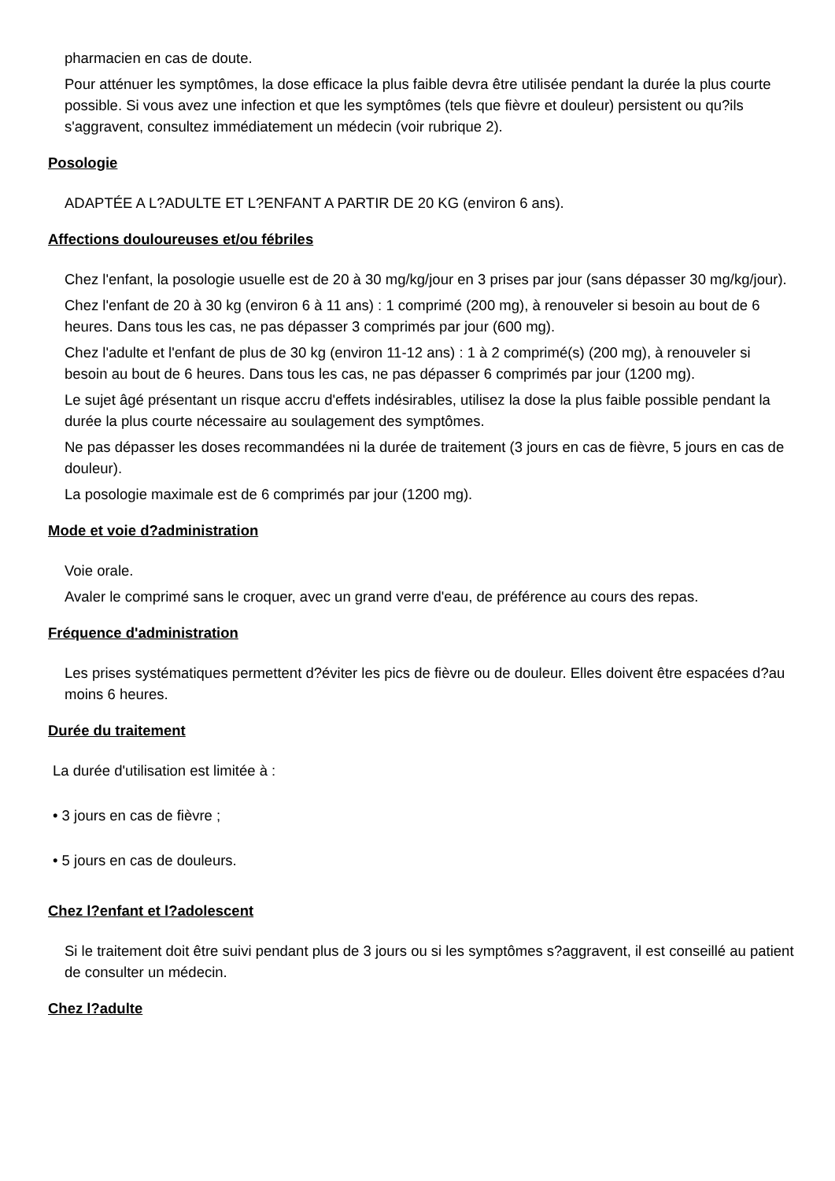pharmacien en cas de doute.
Pour atténuer les symptômes, la dose efficace la plus faible devra être utilisée pendant la durée la plus courte possible. Si vous avez une infection et que les symptômes (tels que fièvre et douleur) persistent ou qu?ils s'aggravent, consultez immédiatement un médecin (voir rubrique 2).
Posologie
ADAPTÉE A L?ADULTE ET L?ENFANT A PARTIR DE 20 KG (environ 6 ans).
Affections douloureuses et/ou fébriles
Chez l'enfant, la posologie usuelle est de 20 à 30 mg/kg/jour en 3 prises par jour (sans dépasser 30 mg/kg/jour).
Chez l'enfant de 20 à 30 kg (environ 6 à 11 ans) : 1 comprimé (200 mg), à renouveler si besoin au bout de 6 heures. Dans tous les cas, ne pas dépasser 3 comprimés par jour (600 mg).
Chez l'adulte et l'enfant de plus de 30 kg (environ 11-12 ans) : 1 à 2 comprimé(s) (200 mg), à renouveler si besoin au bout de 6 heures. Dans tous les cas, ne pas dépasser 6 comprimés par jour (1200 mg).
Le sujet âgé présentant un risque accru d'effets indésirables, utilisez la dose la plus faible possible pendant la durée la plus courte nécessaire au soulagement des symptômes.
Ne pas dépasser les doses recommandées ni la durée de traitement (3 jours en cas de fièvre, 5 jours en cas de douleur).
La posologie maximale est de 6 comprimés par jour (1200 mg).
Mode et voie d?administration
Voie orale.
Avaler le comprimé sans le croquer, avec un grand verre d'eau, de préférence au cours des repas.
Fréquence d'administration
Les prises systématiques permettent d?éviter les pics de fièvre ou de douleur. Elles doivent être espacées d?au moins 6 heures.
Durée du traitement
La durée d'utilisation est limitée à :
• 3 jours en cas de fièvre ;
• 5 jours en cas de douleurs.
Chez l?enfant et l?adolescent
Si le traitement doit être suivi pendant plus de 3 jours ou si les symptômes s?aggravent, il est conseillé au patient de consulter un médecin.
Chez l?adulte